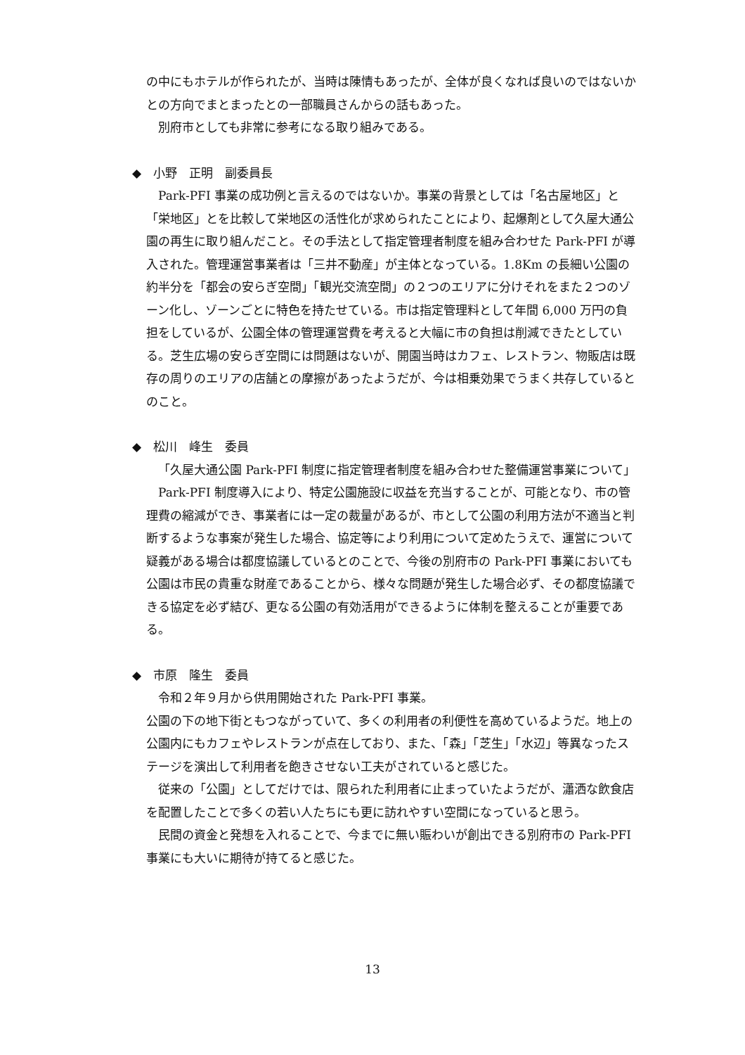の中にもホテルが作られたが、当時は陳情もあったが、全体が良くなれば良いのではないかとの方向でまとまったとの一部職員さんからの話もあった。
別府市としても非常に参考になる取り組みである。
◆　小野　正明　副委員長
Park-PFI 事業の成功例と言えるのではないか。事業の背景としては「名古屋地区」と「栄地区」とを比較して栄地区の活性化が求められたことにより、起爆剤として久屋大通公園の再生に取り組んだこと。その手法として指定管理者制度を組み合わせた Park-PFI が導入された。管理運営事業者は「三井不動産」が主体となっている。1.8Km の長細い公園の約半分を「都会の安らぎ空間」「観光交流空間」の２つのエリアに分けそれをまた２つのゾーン化し、ゾーンごとに特色を持たせている。市は指定管理料として年間 6,000 万円の負担をしているが、公園全体の管理運営費を考えると大幅に市の負担は削減できたとしている。芝生広場の安らぎ空間には問題はないが、開園当時はカフェ、レストラン、物販店は既存の周りのエリアの店舗との摩擦があったようだが、今は相乗効果でうまく共存しているとのこと。
◆　松川　峰生　委員
「久屋大通公園 Park-PFI 制度に指定管理者制度を組み合わせた整備運営事業について」
Park-PFI 制度導入により、特定公園施設に収益を充当することが、可能となり、市の管理費の縮減ができ、事業者には一定の裁量があるが、市として公園の利用方法が不適当と判断するような事案が発生した場合、協定等により利用について定めたうえで、運営について疑義がある場合は都度協議しているとのことで、今後の別府市の Park-PFI 事業においても公園は市民の貴重な財産であることから、様々な問題が発生した場合必ず、その都度協議できる協定を必ず結び、更なる公園の有効活用ができるように体制を整えることが重要である。
◆　市原　隆生　委員
令和２年９月から供用開始された Park-PFI 事業。
公園の下の地下街ともつながっていて、多くの利用者の利便性を高めているようだ。地上の公園内にもカフェやレストランが点在しており、また、「森」「芝生」「水辺」等異なったステージを演出して利用者を飽きさせない工夫がされていると感じた。
従来の「公園」としてだけでは、限られた利用者に止まっていたようだが、瀟洒な飲食店を配置したことで多くの若い人たちにも更に訪れやすい空間になっていると思う。
民間の資金と発想を入れることで、今までに無い賑わいが創出できる別府市の Park-PFI 事業にも大いに期待が持てると感じた。
13